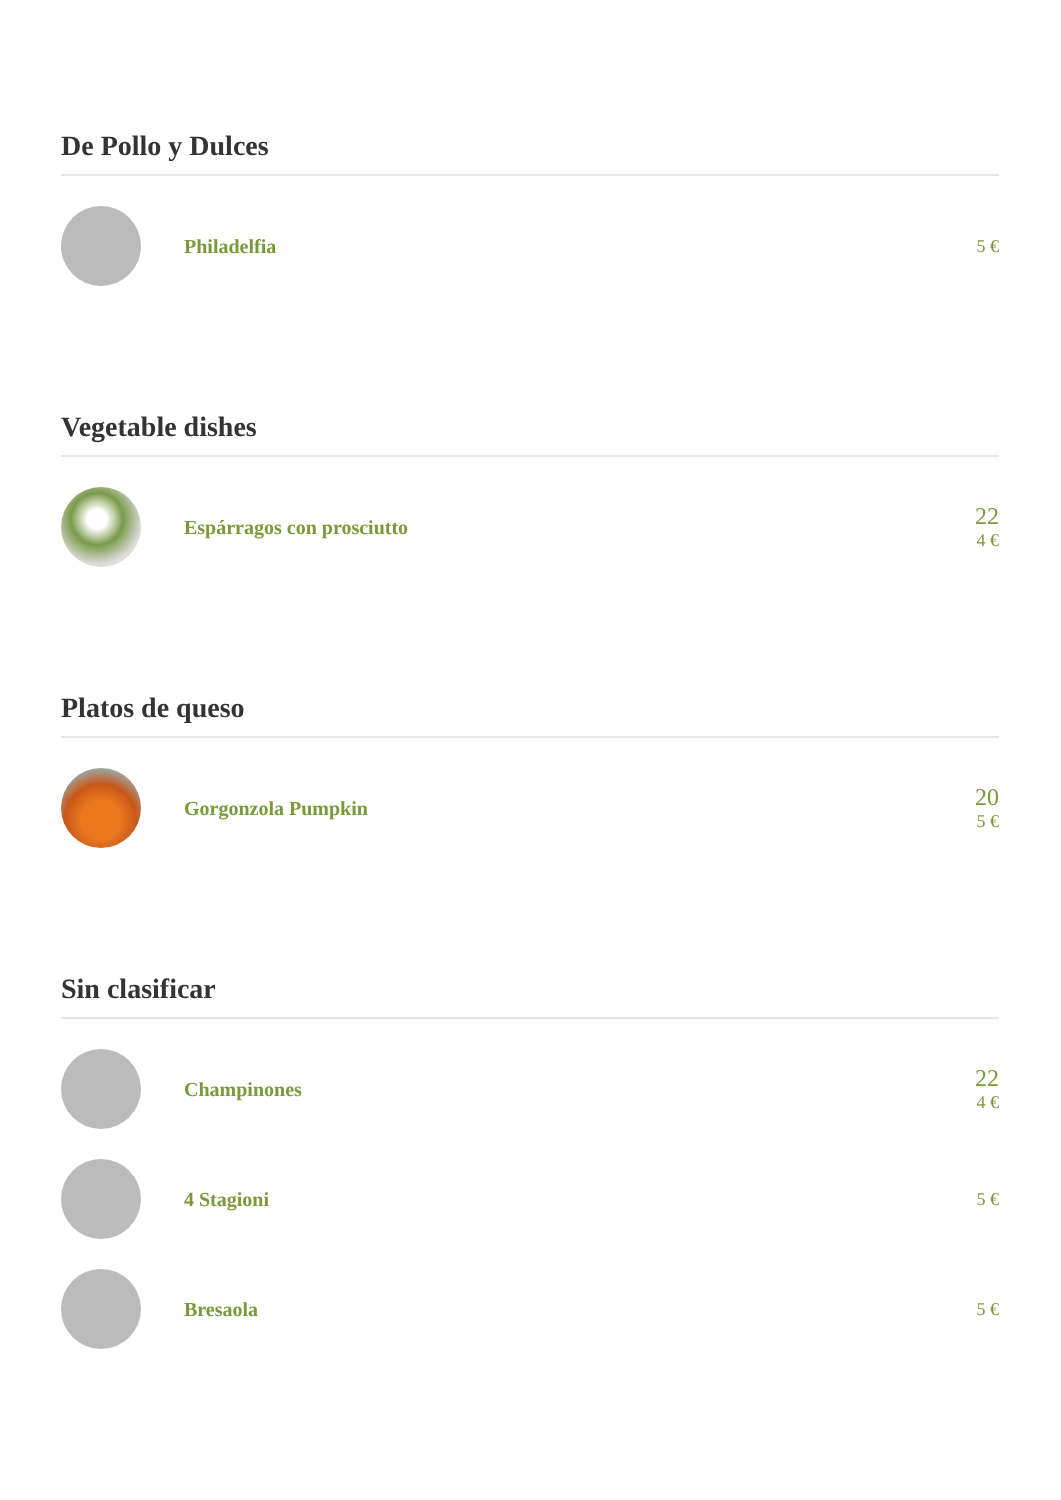De Pollo y Dulces
Philadelfia 5 €
Vegetable dishes
Espárragos con prosciutto
22
4 €
Platos de queso
Gorgonzola Pumpkin
20
5 €
Sin clasificar
Champinones
22
4 €
4 Stagioni 5 €
Bresaola 5 €